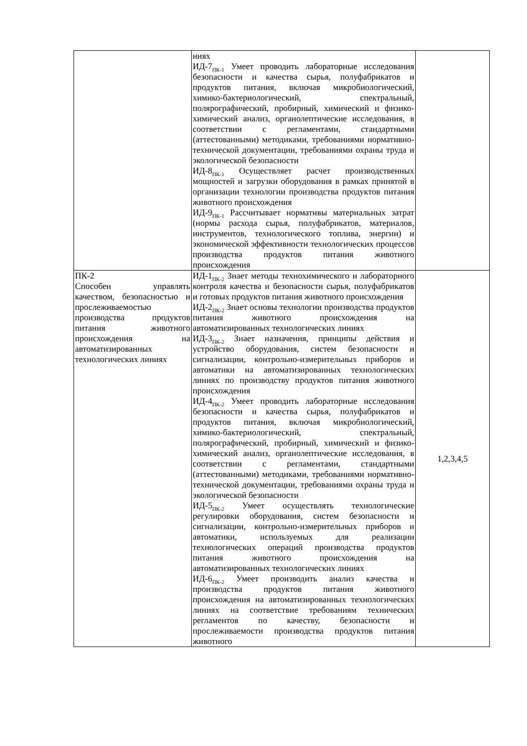| | ниях ИД-7<sub>ПК-1</sub> Умеет проводить лабораторные исследования безопасности и качества сырья, полуфабрикатов и продуктов питания, включая микробиологический, химико-бактериологический, спектральный, полярографический, пробирный, химический и физико-химический анализ, органолептические исследования, в соответствии с регламентами, стандартными (аттестованными) методиками, требованиями нормативно-технической документации, требованиями охраны труда и экологической безопасности ИД-8<sub>ПК-1</sub> Осуществляет расчет производственных мощностей и загрузки оборудования в рамках принятой в организации технологии производства продуктов питания животного происхождения ИД-9<sub>ПК-1</sub> Рассчитывает нормативы материальных затрат (нормы расхода сырья, полуфабрикатов, материалов, инструментов, технологического топлива, энергии) и экономической эффективности технологических процессов производства продуктов питания животного происхождения | |
| ПК-2 Способен управлять качеством, безопасностью и прослеживаемостью производства продуктов питания животного происхождения на автоматизированных технологических линиях | ИД-1<sub>ПК-2</sub> Знает методы технохимического и лабораторного контроля качества и безопасности сырья, полуфабрикатов и готовых продуктов питания животного происхождения ИД-2<sub>ПК-2</sub> Знает основы технологии производства продуктов питания животного происхождения на автоматизированных технологических линиях ИД-3<sub>ПК-2</sub> Знает назначения, принципы действия и устройство оборудования, систем безопасности и сигнализации, контрольно-измерительных приборов и автоматики на автоматизированных технологических линиях по производству продуктов питания животного происхождения ИД-4<sub>ПК-2</sub> Умеет проводить лабораторные исследования безопасности и качества сырья, полуфабрикатов и продуктов питания, включая микробиологический, химико-бактериологический, спектральный, полярографический, пробирный, химический и физико-химический анализ, органолептические исследования, в соответствии с регламентами, стандартными (аттестованными) методиками, требованиями нормативно-технической документации, требованиями охраны труда и экологической безопасности ИД-5<sub>ПК-2</sub> Умеет осуществлять технологические регулировки оборудования, систем безопасности и сигнализации, контрольно-измерительных приборов и автоматики, используемых для реализации технологических операций производства продуктов питания животного происхождения на автоматизированных технологических линиях ИД-6<sub>ПК-2</sub> Умеет производить анализ качества и производства продуктов питания животного происхождения на автоматизированных технологических линиях на соответствие требованиям технических регламентов по качеству, безопасности и прослеживаемости производства продуктов питания животного | 1,2,3,4,5 |